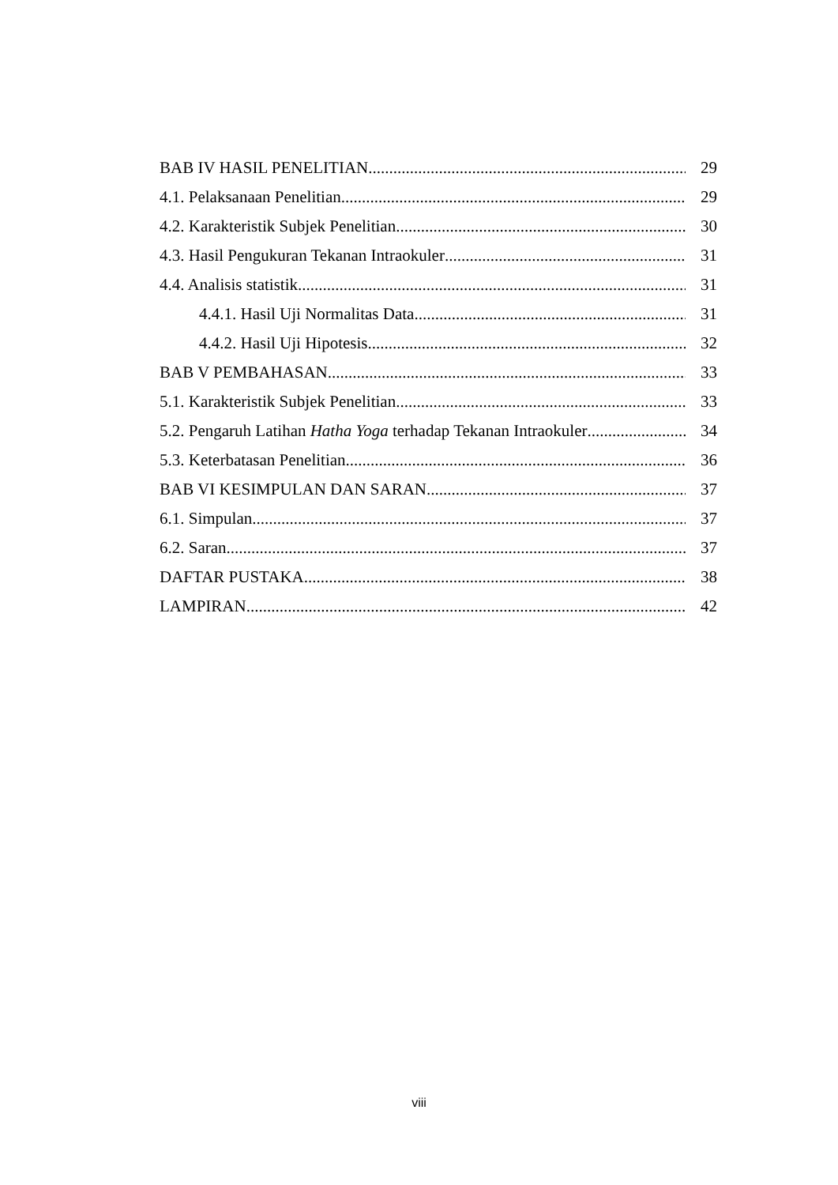BAB IV HASIL PENELITIAN 29
4.1. Pelaksanaan Penelitian 29
4.2. Karakteristik Subjek Penelitian 30
4.3. Hasil Pengukuran Tekanan Intraokuler 31
4.4. Analisis statistik 31
4.4.1. Hasil Uji Normalitas Data 31
4.4.2. Hasil Uji Hipotesis 32
BAB V PEMBAHASAN 33
5.1. Karakteristik Subjek Penelitian 33
5.2. Pengaruh Latihan Hatha Yoga terhadap Tekanan Intraokuler 34
5.3. Keterbatasan Penelitian 36
BAB VI KESIMPULAN DAN SARAN 37
6.1. Simpulan 37
6.2. Saran 37
DAFTAR PUSTAKA 38
LAMPIRAN 42
viii